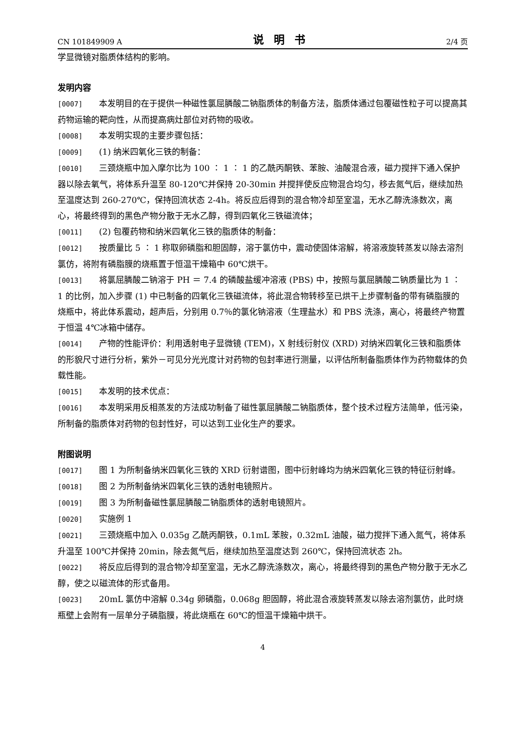CN 101849909 A 说明书 2/4 页
学显微镜对脂质体结构的影响。
发明内容
[0007] 本发明目的在于提供一种磁性氯屈膦酸二钠脂质体的制备方法，脂质体通过包覆磁性粒子可以提高其药物运输的靶向性，从而提高病灶部位对药物的吸收。
[0008] 本发明实现的主要步骤包括：
[0009] (1) 纳米四氧化三铁的制备：
[0010] 三颈烧瓶中加入摩尔比为 100 ∶ 1 ∶ 1 的乙酰丙酮铁、苯胺、油酸混合液，磁力搅拌下通入保护器以除去氧气，将体系升温至 80-120℃并保持 20-30min 并搅拌使反应物混合均匀，移去氮气后，继续加热至温度达到 260-270℃，保持回流状态 2-4h。将反应后得到的混合物冷却至室温，无水乙醇洗涤数次，离心，将最终得到的黑色产物分散于无水乙醇，得到四氧化三铁磁流体；
[0011] (2) 包覆药物和纳米四氧化三铁的脂质体的制备：
[0012] 按质量比 5 ∶ 1 称取卵磷脂和胆固醇，溶于氯仿中，震动使固体溶解，将溶液旋转蒸发以除去溶剂氯仿，将附有磷脂膜的烧瓶置于恒温干燥箱中 60℃烘干。
[0013] 将氯屈膦酸二钠溶于 PH ＝ 7.4 的磷酸盐缓冲溶液 (PBS) 中，按照与氯屈膦酸二钠质量比为 1 ∶ 1 的比例，加入步骤 (1) 中已制备的四氧化三铁磁流体，将此混合物转移至已烘干上步骤制备的带有磷脂膜的烧瓶中，将此体系震动，超声后，分别用 0.7％的氯化钠溶液（生理盐水）和 PBS 洗涤，离心，将最终产物置于恒温 4℃冰箱中储存。
[0014] 产物的性能评价：利用透射电子显微镜 (TEM)，X 射线衍射仪 (XRD) 对纳米四氧化三铁和脂质体的形貌尺寸进行分析，紫外－可见分光光度计对药物的包封率进行测量，以评估所制备脂质体作为药物载体的负载性能。
[0015] 本发明的技术优点：
[0016] 本发明采用反相蒸发的方法成功制备了磁性氯屈膦酸二钠脂质体，整个技术过程方法简单，低污染，所制备的脂质体对药物的包封性好，可以达到工业化生产的要求。
附图说明
[0017] 图 1 为所制备纳米四氧化三铁的 XRD 衍射谱图，图中衍射峰均为纳米四氧化三铁的特征衍射峰。
[0018] 图 2 为所制备纳米四氧化三铁的透射电镜照片。
[0019] 图 3 为所制备磁性氯屈膦酸二钠脂质体的透射电镜照片。
[0020] 实施例 1
[0021] 三颈烧瓶中加入 0.035g 乙酰丙酮铁，0.1mL 苯胺，0.32mL 油酸，磁力搅拌下通入氮气，将体系升温至 100℃并保持 20min，除去氮气后，继续加热至温度达到 260℃，保持回流状态 2h。
[0022] 将反应后得到的混合物冷却至室温，无水乙醇洗涤数次，离心，将最终得到的黑色产物分散于无水乙醇，使之以磁流体的形式备用。
[0023] 20mL 氯仿中溶解 0.34g 卵磷脂，0.068g 胆固醇，将此混合液旋转蒸发以除去溶剂氯仿，此时烧瓶壁上会附有一层单分子磷脂膜，将此烧瓶在 60℃的恒温干燥箱中烘干。
4